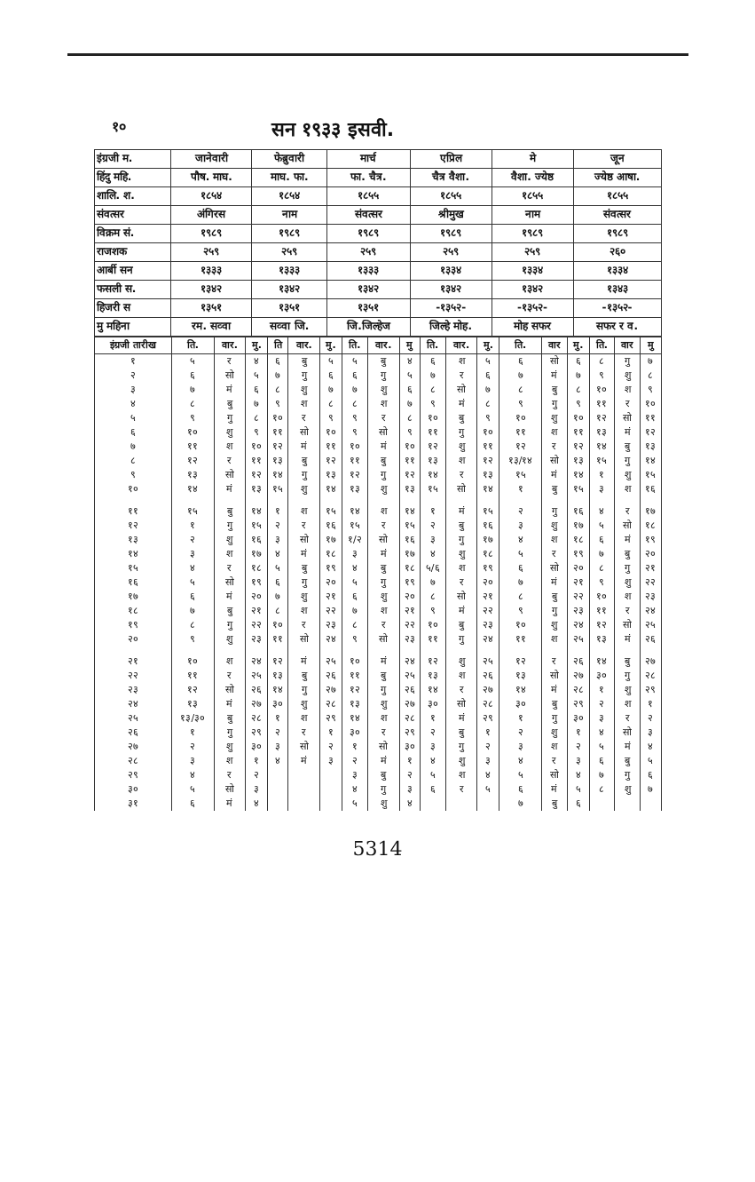१० सन १९३३ इसवी.
| इंग्रजी म. | जानेवारी | फेब्रुवारी | मार्च | एप्रिल | मे | जून |
| हिंदु महि. | पौष. माघ. | माघ. फा. | फा. चैत्र. | चैत्र वैशा. | वैशा. ज्येष्ठ | ज्येष्ठ आषा. |
| शालि. श. | १८५४ | १८५४ | १८५५ | १८५५ | १८५५ | १८५५ |
| संवत्सर | अंगिरस | नाम | संवत्सर | श्रीमुख | नाम | संवत्सर |
| विक्रम सं. | १९८९ | १९८९ | १९८९ | १९८९ | १९८९ | १९८९ |
| राजशक | २५९ | २५९ | २५९ | २५९ | २५९ | २६० |
| आर्बी सन | १३३३ | १३३३ | १३३३ | १३३४ | १३३४ | १३३४ |
| फसली स. | १३४२ | १३४२ | १३४२ | १३४२ | १३४२ | १३४३ |
| हिजरी स | १३५१ | १३५१ | १३५१ | -१३५२- | -१३५२- | -१३५२- |
| मु महिना | रम. सव्वा | सव्वा जि. | जि.जिल्हेज | जिल्हे मोह. | मोह सफर | सफर र व. |
| इंग्रजी तारीख | ति. | वार. | मु. | ति | वार. | मु. | ति. | वार. | मु | ति. | वार. | मु. | ति. | वार | मु. | ति. | वार | मु |
| --- | --- | --- | --- | --- | --- | --- | --- | --- | --- | --- | --- | --- | --- | --- | --- | --- | --- | --- |
| १ | ५ | र | ४ | ६ | बु | ५ | ५ | बु | ४ | ६ | श | ५ | ६ | सो | ६ | ८ | गु | ७ |
| २ | ६ | सो | ५ | ७ | गु | ६ | ६ | गु | ५ | ७ | र | ६ | ७ | मं | ७ | ९ | शु | ८ |
| ३ | ७ | मं | ६ | ८ | शु | ७ | ७ | शु | ६ | ८ | सो | ७ | ८ | बु | ८ | १० | श | ९ |
| ४ | ८ | बु | ७ | ९ | श | ८ | ८ | श | ७ | ९ | मं | ८ | ९ | गु | ९ | ११ | र | १० |
| ५ | ९ | गु | ८ | १० | र | ९ | ९ | र | ८ | १० | बु | ९ | १० | शु | १० | १२ | सो | ११ |
| ६ | १० | शु | ९ | ११ | सो | १० | ९ | सो | ९ | ११ | गु | १० | ११ | श | ११ | १३ | मं | १२ |
| ७ | ११ | श | १० | १२ | मं | ११ | १० | मं | १० | १२ | शु | ११ | १२ | र | १२ | १४ | बु | १३ |
| ८ | १२ | र | ११ | १३ | बु | १२ | ११ | बु | ११ | १३ | श | १२ | १३/१४ | सो | १३ | १५ | गु | १४ |
| ९ | १३ | सो | १२ | १४ | गु | १३ | १२ | गु | १२ | १४ | र | १३ | १५ | मं | १४ | १ | शु | १५ |
| १० | १४ | मं | १३ | १५ | शु | १४ | १३ | शु | १३ | १५ | सो | १४ | १ | बु | १५ | ३ | श | १६ |
| ११ | १५ | बु | १४ | १ | श | १५ | १४ | श | १४ | १ | मं | १५ | २ | गु | १६ | ४ | र | १७ |
| १२ | १ | गु | १५ | २ | र | १६ | १५ | र | १५ | २ | बु | १६ | ३ | शु | १७ | ५ | सो | १८ |
| १३ | २ | शु | १६ | ३ | सो | १७ | १/२ | सो | १६ | ३ | गु | १७ | ४ | श | १८ | ६ | मं | १९ |
| १४ | ३ | श | १७ | ४ | मं | १८ | ३ | मं | १७ | ४ | शु | १८ | ५ | र | १९ | ७ | बु | २० |
| १५ | ४ | र | १८ | ५ | बु | १९ | ४ | बु | १८ | ५/६ | श | १९ | ६ | सो | २० | ८ | गु | २१ |
| १६ | ५ | सो | १९ | ६ | गु | २० | ५ | गु | १९ | ७ | र | २० | ७ | मं | २१ | ९ | शु | २२ |
| १७ | ६ | मं | २० | ७ | शु | २१ | ६ | शु | २० | ८ | सो | २१ | ८ | बु | २२ | १० | श | २३ |
| १८ | ७ | बु | २१ | ८ | श | २२ | ७ | श | २१ | ९ | मं | २२ | ९ | गु | २३ | ११ | र | २४ |
| १९ | ८ | गु | २२ | १० | र | २३ | ८ | र | २२ | १० | बु | २३ | १० | शु | २४ | १२ | सो | २५ |
| २० | ९ | शु | २३ | ११ | सो | २४ | ९ | सो | २३ | ११ | गु | २४ | ११ | श | २५ | १३ | मं | २६ |
| २१ | १० | श | २४ | १२ | मं | २५ | १० | मं | २४ | १२ | शु | २५ | १२ | र | २६ | १४ | बु | २७ |
| २२ | ११ | र | २५ | १३ | बु | २६ | ११ | बु | २५ | १३ | श | २६ | १३ | सो | २७ | ३० | गु | २८ |
| २३ | १२ | सो | २६ | १४ | गु | २७ | १२ | गु | २६ | १४ | र | २७ | १४ | मं | २८ | १ | शु | २९ |
| २४ | १३ | मं | २७ | ३० | शु | २८ | १३ | शु | २७ | ३० | सो | २८ | ३० | बु | २९ | २ | श | १ |
| २५ | १३/३० | बु | २८ | १ | श | २९ | १४ | श | २८ | १ | मं | २९ | १ | गु | ३० | ३ | र | २ |
| २६ | १ | गु | २९ | २ | र | १ | ३० | र | २९ | २ | बु | १ | २ | शु | १ | ४ | सो | ३ |
| २७ | २ | शु | ३० | ३ | सो | २ | १ | सो | ३० | ३ | गु | २ | ३ | श | २ | ५ | मं | ४ |
| २८ | ३ | श | १ | ४ | मं | ३ | २ | मं | १ | ४ | शु | ३ | ४ | र | ३ | ६ | बु | ५ |
| २९ | ४ | र | २ | | | | ३ | बु | २ | ५ | श | ४ | ५ | सो | ४ | ७ | गु | ६ |
| ३० | ५ | सो | ३ | | | | ४ | गु | ३ | ६ | र | ५ | ६ | मं | ५ | ८ | शु | ७ |
| ३१ | ६ | मं | ४ | | | | ५ | शु | ४ | | | | ७ | बु | ६ | | | |
5314